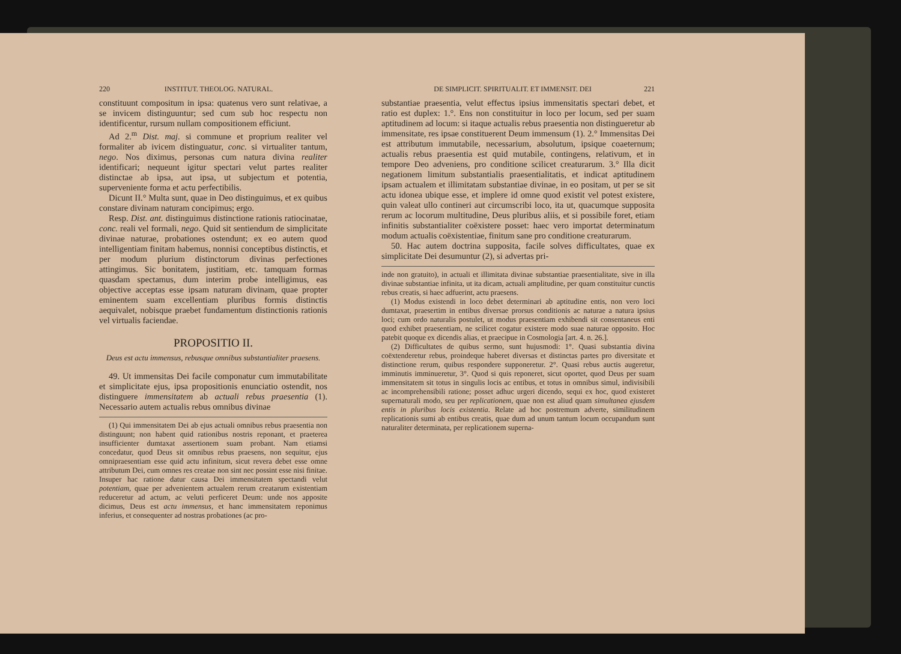220 INSTITUT. THEOLOG. NATURAL.
constituunt compositum in ipsa: quatenus vero sunt relativae, a se invicem distinguuntur; sed cum sub hoc respectu non identificentur, rursum nullam compositionem efficiunt.
Ad 2.<sup>m</sup> Dist. maj. si commune et proprium realiter vel formaliter ab ivicem distinguatur, conc. si virtualiter tantum, nego. Nos diximus, personas cum natura divina realiter identificari; nequeunt igitur spectari velut partes realiter distinctae ab ipsa, aut ipsa, ut subjectum et potentia, superveniente forma et actu perfectibilis.
Dicunt II.° Multa sunt, quae in Deo distinguimus, et ex quibus constare divinam naturam concipimus; ergo.
Resp. Dist. ant. distinguimus distinctione rationis ratiocinatae, conc. reali vel formali, nego. Quid sit sentiendum de simplicitate divinae naturae, probationes ostendunt; ex eo autem quod intelligentiam finitam habemus, nonnisi conceptibus distinctis, et per modum plurium distinctorum divinas perfectiones attingimus. Sic bonitatem, justitiam, etc. tamquam formas quasdam spectamus, dum interim probe intelligimus, eas objective acceptas esse ipsam naturam divinam, quae propter eminentem suam excellentiam pluribus formis distinctis aequivalet, nobisque praebet fundamentum distinctionis rationis vel virtualis faciendae.
PROPOSITIO II.
Deus est actu immensus, rebusque omnibus substantialiter praesens.
49. Ut immensitas Dei facile componatur cum immutabilitate et simplicitate ejus, ipsa propositionis enunciatio ostendit, nos distinguere immensitatem ab actuali rebus praesentia (1). Necessario autem actualis rebus omnibus divinae
(1) Qui immensitatem Dei ab ejus actuali omnibus rebus praesentia non distinguunt; non habent quid rationibus nostris reponant, et praeterea insufficienter dumtaxat assertionem suam probant. Nam etiamsi concedatur, quod Deus sit omnibus rebus praesens, non sequitur, ejus omnipraesentiam esse quid actu infinitum, sicut revera debet esse omne attributum Dei, cum omnes res creatae non sint nec possint esse nisi finitae. Insuper hac ratione datur causa Dei immensitatem spectandi velut potentiam, quae per advenientem actualem rerum creatarum existentiam reduceretur ad actum, ac veluti perficeret Deum: unde nos apposite dicimus, Deus est actu immensus, et hanc immensitatem reponimus inferius, et consequenter ad nostras probationes (ac pro-
DE SIMPLICIT. SPIRITUALIT. ET IMMENSIT. DEI 221
substantiae praesentia, velut effectus ipsius immensitatis spectari debet, et ratio est duplex: 1.°. Ens non constituitur in loco per locum, sed per suam aptitudinem ad locum: si itaque actualis rebus praesentia non distingueretur ab immensitate, res ipsae constituerent Deum immensum (1). 2.° Immensitas Dei est attributum immutabile, necessarium, absolutum, ipsique coaeternum; actualis rebus praesentia est quid mutabile, contingens, relativum, et in tempore Deo adveniens, pro conditione scilicet creaturarum. 3.° Illa dicit negationem limitum substantialis praesentialitatis, et indicat aptitudinem ipsam actualem et illimitatam substantiae divinae, in eo positam, ut per se sit actu idonea ubique esse, et implere id omne quod existit vel potest existere, quin valeat ullo contineri aut circumscribi loco, ita ut, quacumque supposita rerum ac locorum multitudine, Deus pluribus aliis, et si possibile foret, etiam infinitis substantialiter coëxistere posset: haec vero importat determinatum modum actualis coëxistentiae, finitum sane pro conditione creaturarum.
50. Hac autem doctrina supposita, facile solves difficultates, quae ex simplicitate Dei desumuntur (2), si advertas pri-
inde non gratuito), in actuali et illimitata divinae substantiae praesentialitate, sive in illa divinae substantiae infinita, ut ita dicam, actuali amplitudine, per quam constituitur cunctis rebus creatis, si haec adfuerint, actu praesens.
(1) Modus existendi in loco debet determinari ab aptitudine entis, non vero loci dumtaxat, praesertim in entibus diversae prorsus conditionis ac naturae a natura ipsius loci; cum ordo naturalis postulet, ut modus praesentiam exhibendi sit consentaneus enti quod exhibet praesentiam, ne scilicet cogatur existere modo suae naturae opposito. Hoc patebit quoque ex dicendis alias, et praecipue in Cosmologia [art. 4. n. 26.].
(2) Difficultates de quibus sermo, sunt hujusmodi: 1°. Quasi substantia divina coëxtenderetur rebus, proindeque haberet diversas et distinctas partes pro diversitate et distinctione rerum, quibus respondere supponeretur. 2°. Quasi rebus auctis augeretur, imminutis imminueretur, 3°. Quod si quis reponeret, sicut oportet, quod Deus per suam immensitatem sit totus in singulis locis ac entibus, et totus in omnibus simul, indivisibili ac incomprehensibili ratione; posset adhuc urgeri dicendo, sequi ex hoc, quod existeret supernaturali modo, seu per replicationem, quae non est aliud quam simultanea ejusdem entis in pluribus locis existentia. Relate ad hoc postremum adverte, similitudinem replicationis sumi ab entibus creatis, quae dum ad unum tantum locum occupandum sunt naturaliter determinata, per replicationem superna-